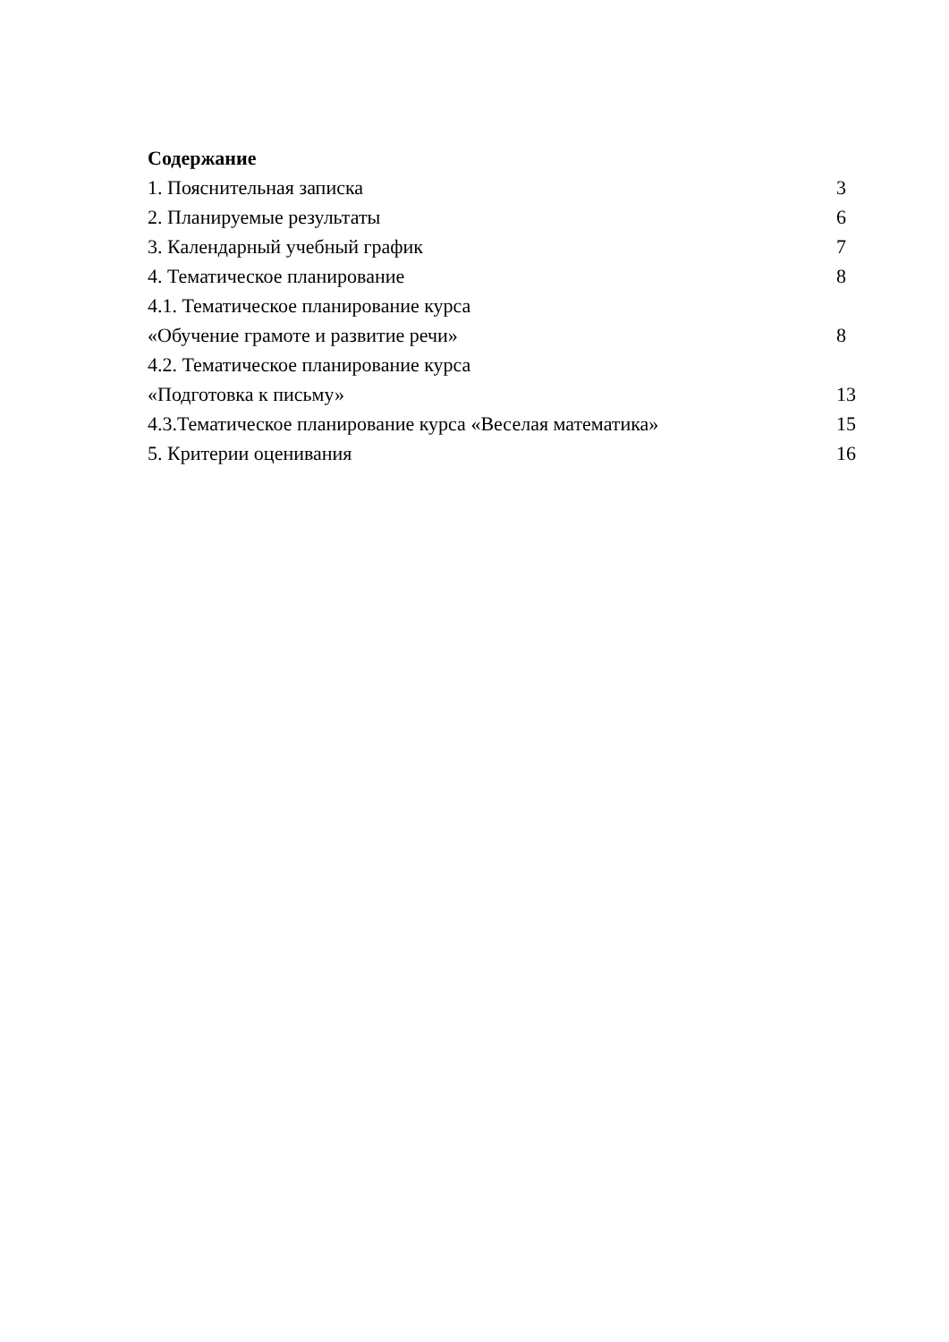Содержание
1. Пояснительная записка 3
2. Планируемые результаты 6
3. Календарный учебный график 7
4. Тематическое планирование 8
4.1. Тематическое планирование курса
«Обучение грамоте и развитие речи» 8
4.2. Тематическое планирование курса
«Подготовка к письму» 13
4.3.Тематическое планирование курса «Веселая математика» 15
5. Критерии оценивания 16